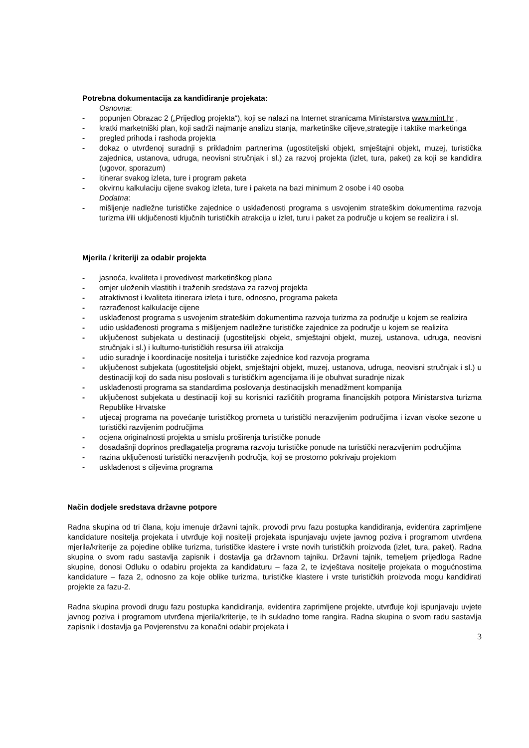Potrebna dokumentacija za kandidiranje projekata:
Osnovna:
- popunjen Obrazac 2 („Prijedlog projekta“), koji se nalazi na Internet stranicama Ministarstva www.mint.hr ,
- kratki marketniški plan, koji sadrži najmanje analizu stanja, marketinške ciljeve,strategije i taktike marketinga
- pregled prihoda i rashoda projekta
- dokaz o utvrđenoj suradnji s prikladnim partnerima (ugostiteljski objekt, smještajni objekt, muzej, turistička zajednica, ustanova, udruga, neovisni stručnjak i sl.) za razvoj projekta (izlet, tura, paket) za koji se kandidira (ugovor, sporazum)
- itinerar svakog izleta, ture i program paketa
- okvirnu kalkulaciju cijene svakog izleta, ture i paketa na bazi minimum 2 osobe i 40 osoba
Dodatna:
- mišljenje nadležne turističke zajednice o usklađenosti programa s usvojenim strateškim dokumentima razvoja turizma i/ili uključenosti ključnih turističkih atrakcija u izlet, turu i paket za područje u kojem se realizira i sl.
Mjerila / kriteriji za odabir projekta
- jasnoća, kvaliteta i provedivost marketinškog plana
- omjer uloženih vlastitih i traženih sredstava za razvoj projekta
- atraktivnost i kvaliteta itinerara izleta i ture, odnosno, programa paketa
- razrađenost kalkulacije cijene
- usklađenost programa s usvojenim strateškim dokumentima razvoja turizma za područje u kojem se realizira
- udio usklađenosti programa s mišljenjem nadležne turističke zajednice za područje u kojem se realizira
- uključenost subjekata u destinaciji (ugostiteljski objekt, smještajni objekt, muzej, ustanova, udruga, neovisni stručnjak i sl.) i kulturno-turističkih resursa i/ili atrakcija
- udio suradnje i koordinacije nositelja i turističke zajednice kod razvoja programa
- uključenost subjekata (ugostiteljski objekt, smještajni objekt, muzej, ustanova, udruga, neovisni stručnjak i sl.) u destinaciji koji do sada nisu poslovali s turističkim agencijama ili je obuhvat suradnje nizak
- usklađenosti programa sa standardima poslovanja destinacijskih menadžment kompanija
- uključenost subjekata u destinaciji koji su korisnici različitih programa financijskih potpora Ministarstva turizma Republike Hrvatske
- utjecaj programa na povećanje turističkog prometa u turistički nerazvijenim područjima i izvan visoke sezone u turistički razvijenim područjima
- ocjena originalnosti projekta u smislu proširenja turističke ponude
- dosadašnji doprinos predlagatelja programa razvoju turističke ponude na turistički nerazvijenim područjima
- razina uključenosti turistički nerazvijenih područja, koji se prostorno pokrivaju projektom
- usklađenost s ciljevima programa
Način dodjele sredstava državne potpore
Radna skupina od tri člana, koju imenuje državni tajnik, provodi prvu fazu postupka kandidiranja, evidentira zaprimljene kandidature nositelja projekata i utvrđuje koji nositelji projekata ispunjavaju uvjete javnog poziva i programom utvrđena mjerila/kriterije za pojedine oblike turizma, turističke klastere i vrste novih turističkih proizvoda (izlet, tura, paket). Radna skupina o svom radu sastavlja zapisnik i dostavlja ga državnom tajniku. Državni tajnik, temeljem prijedloga Radne skupine, donosi Odluku o odabiru projekta za kandidaturu – faza 2, te izvještava nositelje projekata o mogućnostima kandidature – faza 2, odnosno za koje oblike turizma, turističke klastere i vrste turističkih proizvoda mogu kandidirati projekte za fazu-2.
Radna skupina provodi drugu fazu postupka kandidiranja, evidentira zaprimljene projekte, utvrđuje koji ispunjavaju uvjete javnog poziva i programom utvrđena mjerila/kriterije, te ih sukladno tome rangira. Radna skupina o svom radu sastavlja zapisnik i dostavlja ga Povjerenstvu za konačni odabir projekata i
3